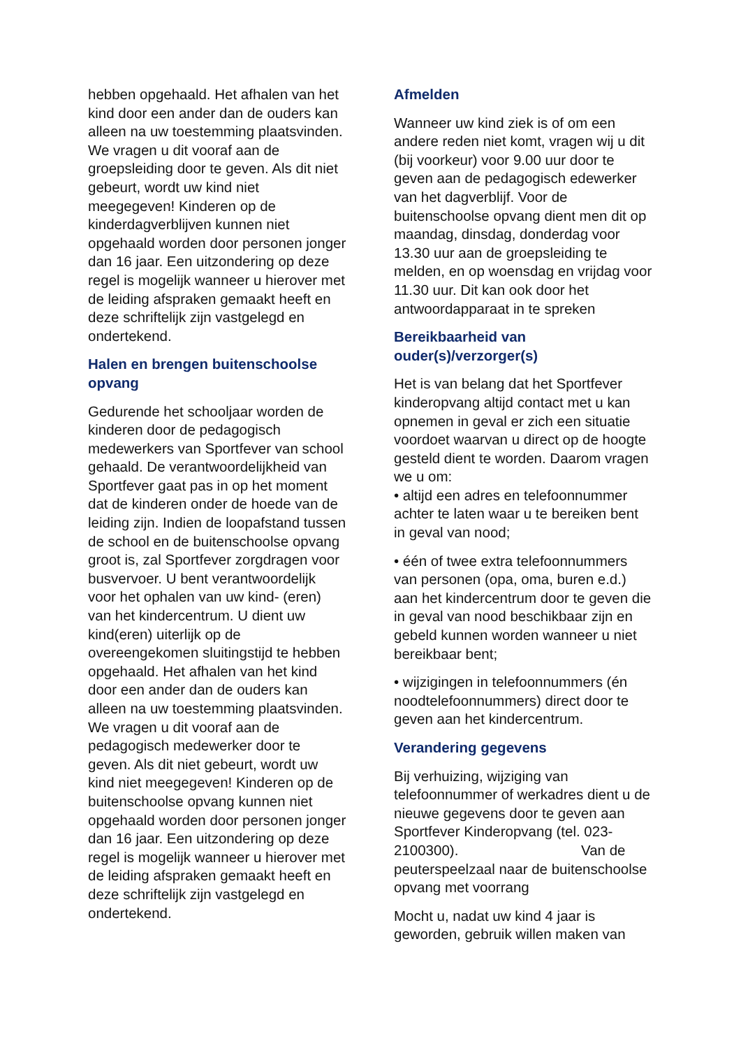hebben opgehaald. Het afhalen van het kind door een ander dan de ouders kan alleen na uw toestemming plaatsvinden. We vragen u dit vooraf aan de groepsleiding door te geven. Als dit niet gebeurt, wordt uw kind niet meegegeven! Kinderen op de kinderdagverblijven kunnen niet opgehaald worden door personen jonger dan 16 jaar. Een uitzondering op deze regel is mogelijk wanneer u hierover met de leiding afspraken gemaakt heeft en deze schriftelijk zijn vastgelegd en ondertekend.
Halen en brengen buitenschoolse opvang
Gedurende het schooljaar worden de kinderen door de pedagogisch medewerkers van Sportfever van school gehaald. De verantwoordelijkheid van Sportfever gaat pas in op het moment dat de kinderen onder de hoede van de leiding zijn. Indien de loopafstand tussen de school en de buitenschoolse opvang groot is, zal Sportfever zorgdragen voor busvervoer. U bent verantwoordelijk voor het ophalen van uw kind- (eren) van het kindercentrum. U dient uw kind(eren) uiterlijk op de overeengekomen sluitingstijd te hebben opgehaald. Het afhalen van het kind door een ander dan de ouders kan alleen na uw toestemming plaatsvinden. We vragen u dit vooraf aan de pedagogisch medewerker door te geven. Als dit niet gebeurt, wordt uw kind niet meegegeven! Kinderen op de buitenschoolse opvang kunnen niet opgehaald worden door personen jonger dan 16 jaar. Een uitzondering op deze regel is mogelijk wanneer u hierover met de leiding afspraken gemaakt heeft en deze schriftelijk zijn vastgelegd en ondertekend.
Afmelden
Wanneer uw kind ziek is of om een andere reden niet komt, vragen wij u dit (bij voorkeur) voor 9.00 uur door te geven aan de pedagogisch edewerker van het dagverblijf. Voor de buitenschoolse opvang dient men dit op maandag, dinsdag, donderdag voor 13.30 uur aan de groepsleiding te melden, en op woensdag en vrijdag voor 11.30 uur. Dit kan ook door het antwoordapparaat in te spreken
Bereikbaarheid van ouder(s)/verzorger(s)
Het is van belang dat het Sportfever kinderopvang altijd contact met u kan opnemen in geval er zich een situatie voordoet waarvan u direct op de hoogte gesteld dient te worden. Daarom vragen we u om:
• altijd een adres en telefoonnummer achter te laten waar u te bereiken bent in geval van nood;
• één of twee extra telefoonnummers van personen (opa, oma, buren e.d.) aan het kindercentrum door te geven die in geval van nood beschikbaar zijn en gebeld kunnen worden wanneer u niet bereikbaar bent;
• wijzigingen in telefoonnummers (én noodtelefoonnummers) direct door te geven aan het kindercentrum.
Verandering gegevens
Bij verhuizing, wijziging van telefoonnummer of werkadres dient u de nieuwe gegevens door te geven aan Sportfever Kinderopvang (tel. 023-2100300). Van de peuterspeelzaal naar de buitenschoolse opvang met voorrang
Mocht u, nadat uw kind 4 jaar is geworden, gebruik willen maken van